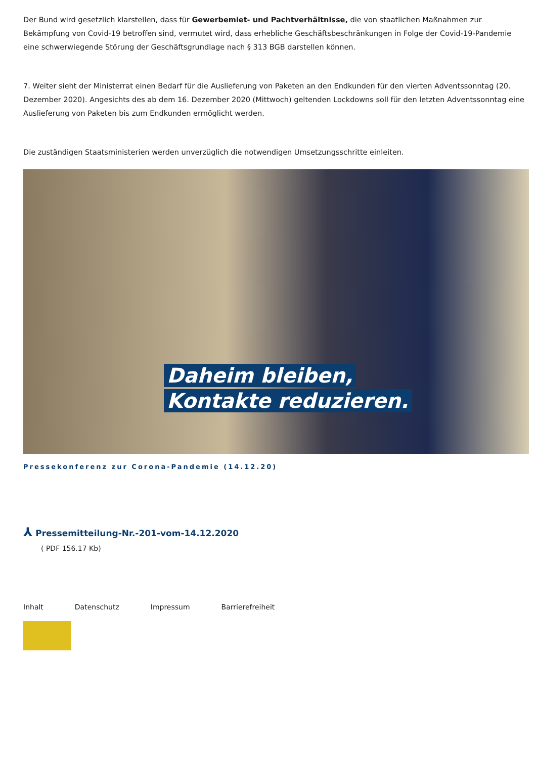Der Bund wird gesetzlich klarstellen, dass für Gewerbemiet- und Pachtverhältnisse, die von staatlichen Maßnahmen zur Bekämpfung von Covid-19 betroffen sind, vermutet wird, dass erhebliche Geschäftsbeschränkungen in Folge der Covid-19-Pandemie eine schwerwiegende Störung der Geschäftsgrundlage nach § 313 BGB darstellen können.
7. Weiter sieht der Ministerrat einen Bedarf für die Auslieferung von Paketen an den Endkunden für den vierten Adventssonntag (20. Dezember 2020). Angesichts des ab dem 16. Dezember 2020 (Mittwoch) geltenden Lockdowns soll für den letzten Adventssonntag eine Auslieferung von Paketen bis zum Endkunden ermöglicht werden.
Die zuständigen Staatsministerien werden unverzüglich die notwendigen Umsetzungsschritte einleiten.
Daheim bleiben,
Kontakte reduzieren.
Pressekonferenz zur Corona-Pandemie (14.12.20)
⅄ Pressemitteilung-Nr.-201-vom-14.12.2020
( PDF 156.17 Kb)
Inhalt Datenschutz Impressum Barrierefreiheit